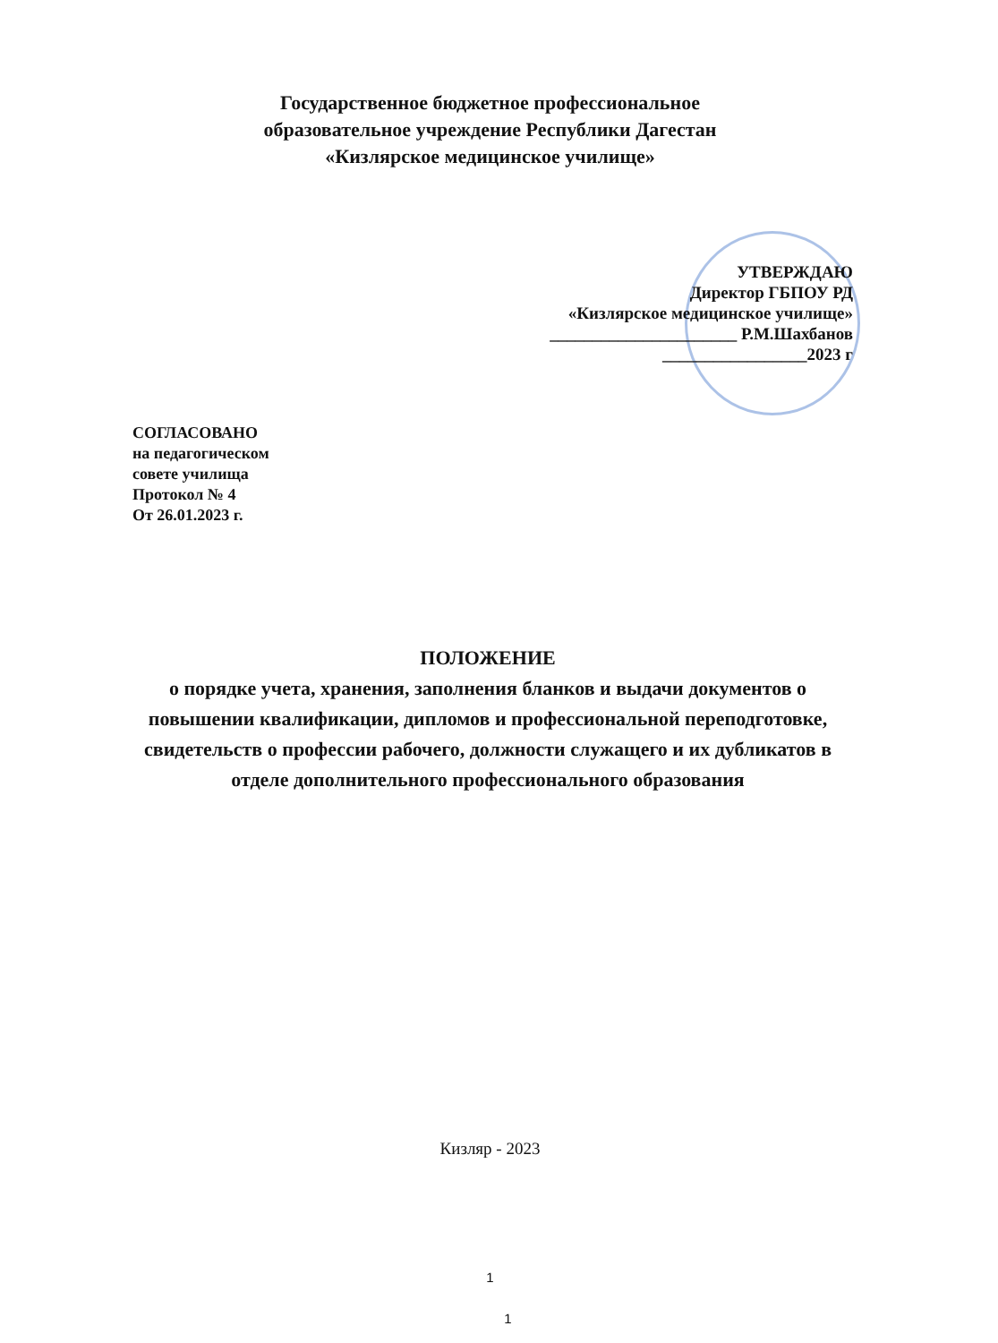Государственное бюджетное профессиональное
образовательное учреждение Республики Дагестан
«Кизлярское медицинское училище»
УТВЕРЖДАЮ
Директор ГБПОУ РД
«Кизлярское медицинское училище»
______________________ Р.М.Шахбанов
_________________2023 г
СОГЛАСОВАНО
на педагогическом
совете училища
Протокол № 4
От 26.01.2023 г.
ПОЛОЖЕНИЕ
о порядке учета, хранения, заполнения бланков и выдачи документов о повышении квалификации, дипломов и профессиональной переподготовке, свидетельств о профессии рабочего, должности служащего и их дубликатов в отделе дополнительного профессионального образования
Кизляр - 2023
1
1